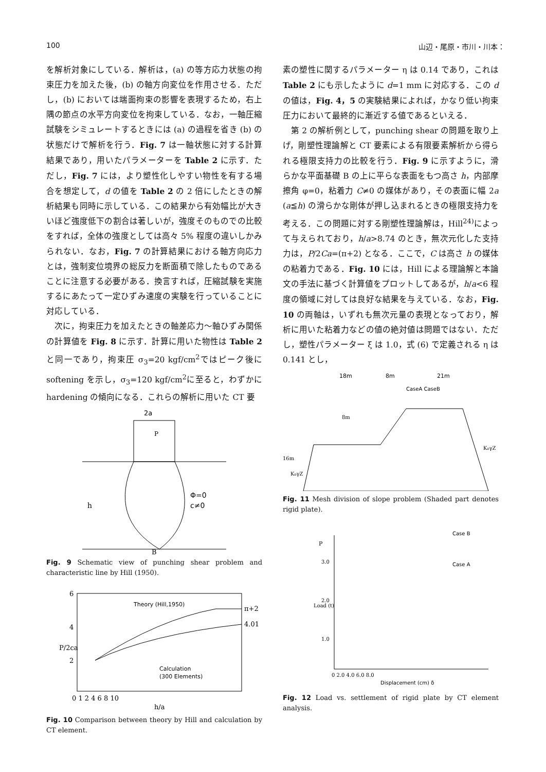100 山辺・尾原・市川・川本：
を解析対象にしている．解析は，(a) の等方応力状態の拘束圧力を加えた後，(b) の軸方向変位を作用させる．ただし，(b) においては端面拘束の影響を表現するため，右上隅の節点の水平方向変位を拘束している．なお，一軸圧縮試験をシミュレートするときには (a) の過程を省き (b) の状態だけで解析を行う．Fig. 7 は一軸状態に対する計算結果であり，用いたパラメーターを Table 2 に示す．ただし，Fig. 7 には，より塑性化しやすい物性を有する場合を想定して，d の値を Table 2 の 2 倍にしたときの解析結果も同時に示している．この結果から有効幅比が大きいほど強度低下の割合は著しいが，強度そのものでの比較をすれば，全体の強度としては高々 5% 程度の違いしかみられない．なお，Fig. 7 の計算結果における軸方向応力とは，強制変位境界の総反力を断面積で除したものであることに注意する必要がある．換言すれば，圧縮試験を実施するにあたって一定ひずみ速度の実験を行っていることに対応している．
　次に，拘束圧力を加えたときの軸差応力～軸ひずみ関係の計算値を Fig. 8 に示す．計算に用いた物性は Table 2 と同一であり，拘束圧 σ<sub>3</sub>=20 kgf/cm<sup>2</sup>ではピーク後に softening を示し，σ<sub>3</sub>=120 kgf/cm<sup>2</sup>に至ると，わずかに hardening の傾向になる．これらの解析に用いた CT 要
2a
Φ=0
c≠0
h
B
P
Fig. 9 Schematic view of punching shear problem and characteristic line by Hill (1950).
Theory (Hill,1950)
π+2
4.01
Calculation
(300 Elements)
6
4
2
P/2ca
0 1 2 4 6 8 10
h/a
Fig. 10 Comparison between theory by Hill and calculation by CT element.
素の塑性に関するパラメーター η は 0.14 であり，これは Table 2 にも示したように d=1 mm に対応する．この d の値は，Fig. 4，5 の実験結果によれば，かなり低い拘束圧力において最終的に漸近する値であるといえる．
　第 2 の解析例として，punching shear の問題を取り上げ，剛塑性理論解と CT 要素による有限要素解析から得られる極限支持力の比較を行う．Fig. 9 に示すように，滑らかな平面基礎 B の上に平らな表面をもつ高さ h，内部摩擦角 φ=0，粘着力 C≠0 の媒体があり，その表面に幅 2a (a≦h) の滑らかな剛体が押し込まれるときの極限支持力を考える．この問題に対する剛塑性理論解は，Hill<sup>24)</sup>によって与えられており，h/a>8.74 のとき，無次元化した支持力は，P/2Ca=(π+2) となる．ここで，C は高さ h の媒体の粘着力である．Fig. 10 には，Hill による理論解と本論文の手法に基づく計算値をプロットしてあるが，h/a<6 程度の領域に対しては良好な結果を与えている．なお，Fig. 10 の両軸は，いずれも無次元量の表現となっており，解析に用いた粘着力などの値の絶対値は問題ではない．ただし，塑性パラメーター ξ は 1.0，式 (6) で定義される η は 0.141 とし，
18m
8m
21m
CaseA CaseB
8m
16m
K₀γZ
K₀γZ
Fig. 11 Mesh division of slope problem (Shaded part denotes rigid plate).
Case B
Case A
P
3.0
2.0
1.0
Load (t)
0 2.0 4.0 6.0 8.0
Displacement (cm) δ
Fig. 12 Load vs. settlement of rigid plate by CT element analysis.